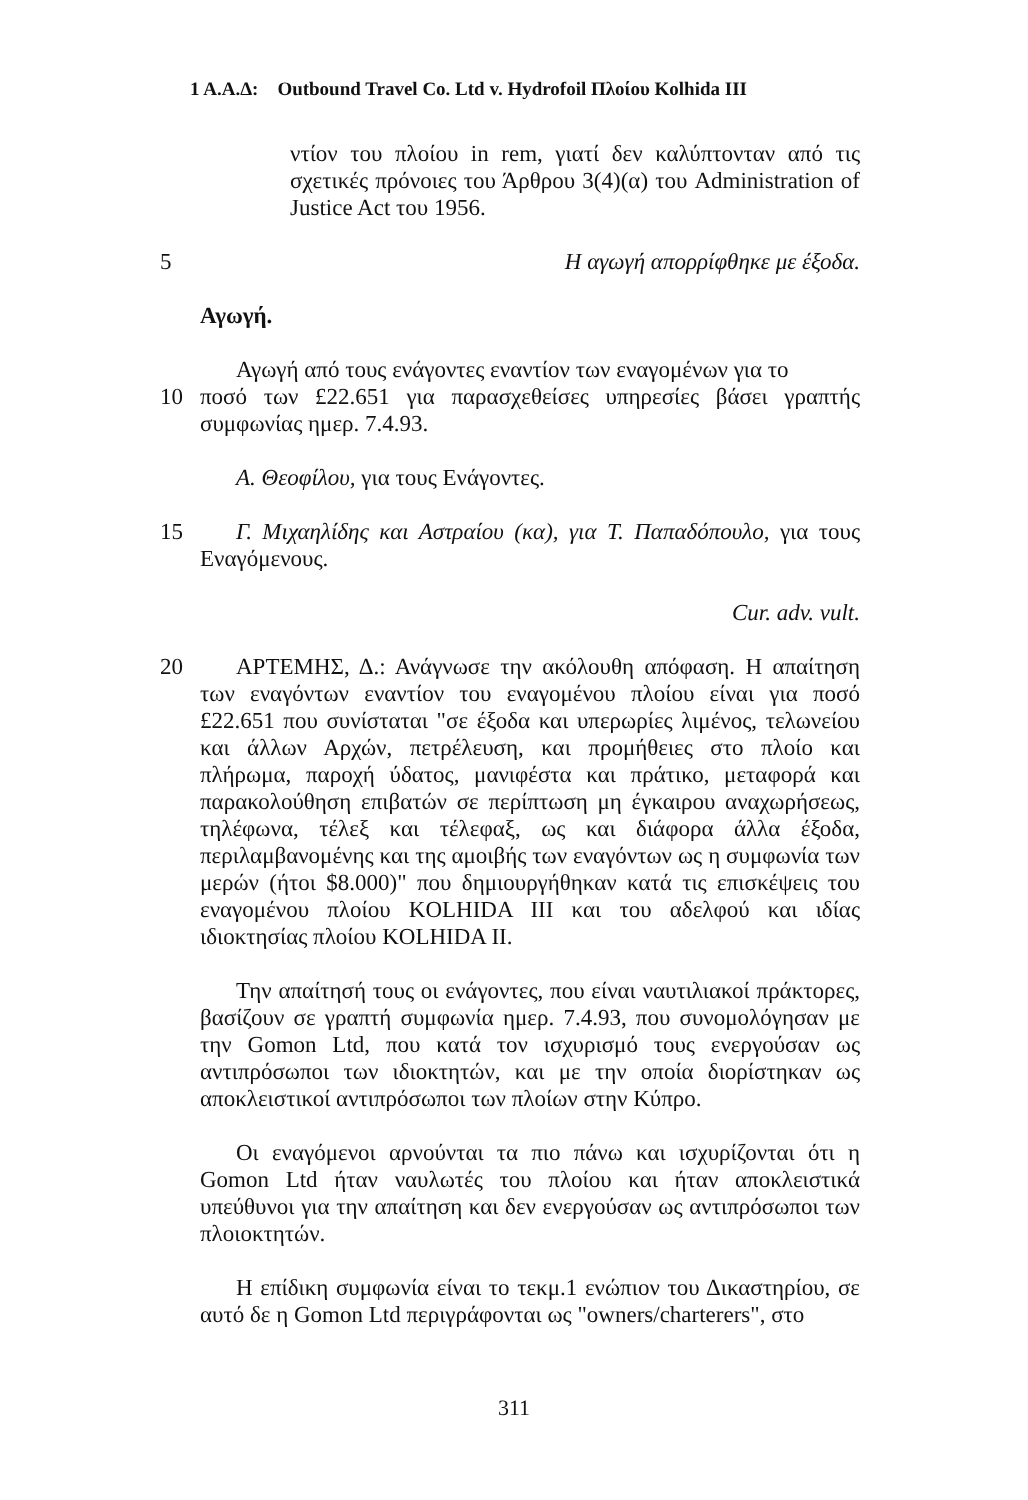1 Α.Α.Δ: Outbound Travel Co. Ltd v. Hydrofoil Πλοίου Kolhida III
ντίον του πλοίου in rem, γιατί δεν καλύπτονταν από τις σχετικές πρόνοιες του Άρθρου 3(4)(α) του Administration of Justice Act του 1956.
5 Η αγωγή απορρίφθηκε με έξοδα.
Αγωγή.
Αγωγή από τους ενάγοντες εναντίον των εναγομένων για το
10 ποσό των £22.651 για παρασχεθείσες υπηρεσίες βάσει γραπτής συμφωνίας ημερ. 7.4.93.
Α. Θεοφίλου, για τους Ενάγοντες.
15 Γ. Μιχαηλίδης και Αστραίου (κα), για Τ. Παπαδόπουλο, για τους Εναγόμενους.
Cur. adv. vult.
20 ΑΡΤΕΜΗΣ, Δ.: Ανάγνωσε την ακόλουθη απόφαση. Η απαίτηση των εναγόντων εναντίον του εναγομένου πλοίου είναι για ποσό £22.651 που συνίσταται "σε έξοδα και υπερωρίες λιμένος, τελωνείου και άλλων Αρχών, πετρέλευση, και προμήθειες στο πλοίο και πλήρωμα, παροχή ύδατος, μανιφέστα και πράτικο, μεταφορά και παρακολούθηση επιβατών σε περίπτωση μη έγκαιρου αναχωρήσεως, τηλέφωνα, τέλεξ και τέλεφαξ, ως και διάφορα άλλα έξοδα, περιλαμβανομένης και της αμοιβής των εναγόντων ως η συμφωνία των μερών (ήτοι $8.000)" που δημιουργήθηκαν κατά τις επισκέψεις του εναγομένου πλοίου KOLHIDA III και του αδελφού και ιδίας ιδιοκτησίας πλοίου KOLHIDA II.
Την απαίτησή τους οι ενάγοντες, που είναι ναυτιλιακοί πράκτορες, βασίζουν σε γραπτή συμφωνία ημερ. 7.4.93, που συνομολόγησαν με την Gomon Ltd, που κατά τον ισχυρισμό τους ενεργούσαν ως αντιπρόσωποι των ιδιοκτητών, και με την οποία διορίστηκαν ως αποκλειστικοί αντιπρόσωποι των πλοίων στην Κύπρο.
Οι εναγόμενοι αρνούνται τα πιο πάνω και ισχυρίζονται ότι η Gomon Ltd ήταν ναυλωτές του πλοίου και ήταν αποκλειστικά υπεύθυνοι για την απαίτηση και δεν ενεργούσαν ως αντιπρόσωποι των πλοιοκτητών.
Η επίδικη συμφωνία είναι το τεκμ.1 ενώπιον του Δικαστηρίου, σε αυτό δε η Gomon Ltd περιγράφονται ως "owners/charterers", στο
311